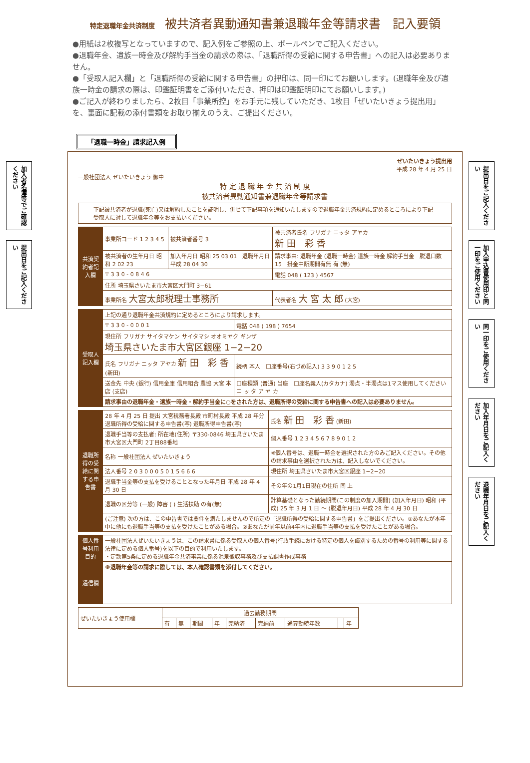特定退職年金共済制度 被共済者異動通知書兼退職年金等請求書　記入要領
●用紙は2枚複写となっていますので、記入例をご参照の上、ボールペンでご記入ください。
●退職年金、遺族一時金及び解約手当金の請求の際は、「退職所得の受給に関する申告書」への記入は必要ありません。
●「受取人記入欄」と「退職所得の受給に関する申告書」の押印は、同一印にてお願いします。(退職年金及び遺族一時金の請求の際は、印鑑証明書をご添付いただき、押印は印鑑証明印にてお願いします。)
●ご記入が終わりましたら、2枚目「事業所控」をお手元に残していただき、1枚目「ぜいたいきょう提出用」を、裏面に記載の添付書類をお取り揃えのうえ、ご提出ください。
「退職一時金」請求記入例
加入者名簿等でご確認ください
提出日をご記入ください
ぜいたいきょう提出用
平成 28 年 4 月 25 日
一般社団法人 ぜいたいきょう 御中
特 定 退 職 年 金 共 済 制 度
被共済者異動通知書兼退職年金等請求書
下記被共済者が退職(死亡)又は解約したことを証明し、併せて下記事項を通知いたしますので退職年金共済規約に定めるところにより下記受取人に対して退職年金等をお支払いください。
| 共済契約者記入欄 | 事業所コード 1 2 3 4 5 | 被共済者番号 3 | 被共済者氏名 フリガナ ニッタ アヤカ 新 田 彩 香 |
| | 被共済者の生年月日 昭和 2 02 23 | 加入年月日 昭和 25 03 01 退職年月日 平成 28 04 30 | 請求事由: 退職年金 (退職一時金) 遺族一時金 解約手当金 脱退口数 15 掛金中断期間有無 有 (無) |
| | 〒 3 3 0 - 0 8 4 6 | | 電話 048 ( 123 ) 4567 |
| | 住所 埼玉県さいたま市大宮区大門町 3−61 | | |
| | 事業所名 大宮太郎税理士事務所 | | 代表者名 大 宮 太 郎 (大宮) |
| 受取人記入欄 | 上記の通り退職年金共済規約に定めるところにより請求します。 | |
| | 〒 3 3 0 - 0 0 0 1 | 電話 048 ( 198 ) 7654 |
| | 現住所 フリガナ サイタマケン サイタマシ オオミヤク ギンザ 埼玉県さいたま市大宮区銀座 1−2−20 | |
| | 氏名 フリガナ ニッタ アヤカ 新 田 彩 香 (新田) | 続柄 本人 口座番号(右づめ記入) 3 3 9 0 1 2 5 |
| | 送金先 中央 (銀行) 信用金庫 信用組合 農協 大宮 本店 (支店) | 口座種類 (普通) 当座 口座名義人(カタカナ) 濁点・半濁点は1マス使用してください ニ ッ タ ア ヤ カ |
| | 請求事由の退職年金・遺族一時金・解約手当金に○をされた方は、退職所得の受給に関する申告書への記入は必要ありません。 | |
| 退職所得の受給に関する申告書 | 28 年 4 月 25 日 提出 大宮税務署長殿 市町村長殿 平成 28 年分 退職所得の受給に関する申告書(写) 退職所得申告書(写) | 氏名 新 田 彩 香 (新田) |
| | 退職手当等の支払者: 所在地(住所) 〒330-0846 埼玉県さいたま市大宮区大門町 2丁目88番地 | 個人番号 1 2 3 4 5 6 7 8 9 0 1 2 |
| | 名称 一般社団法人 ぜいたいきょう | ※個人番号は、退職一時金を選択された方のみご記入ください。その他の請求事由を選択された方は、記入しないでください。 |
| | 法人番号 2 0 3 0 0 0 5 0 1 5 6 6 6 | 現住所 埼玉県さいたま市大宮区銀座 1−2−20 |
| | 退職手当金等の支払を受けることとなった年月日 平成 28 年 4 月 30 日 | その年の1月1日現在の住所 同 上 |
| | 退職の区分等 (一般) 障害 ( ) 生活扶助 の有(無) | 計算基礎となった勤続期間(この制度の加入期間) (加入年月日) 昭和 (平成) 25 年 3 月 1 日 〜 (脱退年月日) 平成 28 年 4 月 30 日 |
| | (ご注意) 次の方は、この申告書では要件を満たしませんので所定の「退職所得の受給に関する申告書」をご提出ください。①あなたが本年中に他にも退職手当等の支払を受けたことがある場合。②あなたが前年以前4年内に退職手当等の支払を受けたことがある場合。 | |
| 個人番号利用目的 | 一般社団法人ぜいたいきょうは、この請求書に係る受取人の個人番号(行政手続における特定の個人を識別するための番号の利用等に関する法律に定める個人番号)を以下の目的で利用いたします。 ・定款第5条に定める退職年金共済事業に係る源泉徴収事務及び支払調書作成事務 |
| 通信欄 | ※退職年金等の請求に際しては、本人確認書類を添付してください。 |
| ぜいたいきょう使用欄 | 過去勤務期間 | | | | | | | | |
| | 有 | 無 | 期間 | 年 | 完納済 | 完納前 | 通算勤続年数 | | 年 |
提出日をご記入ください
加入申込書使用印と同一印をご使用ください
同一印をご使用ください
加入年月日をご記入ください
退職年月日をご記入ください